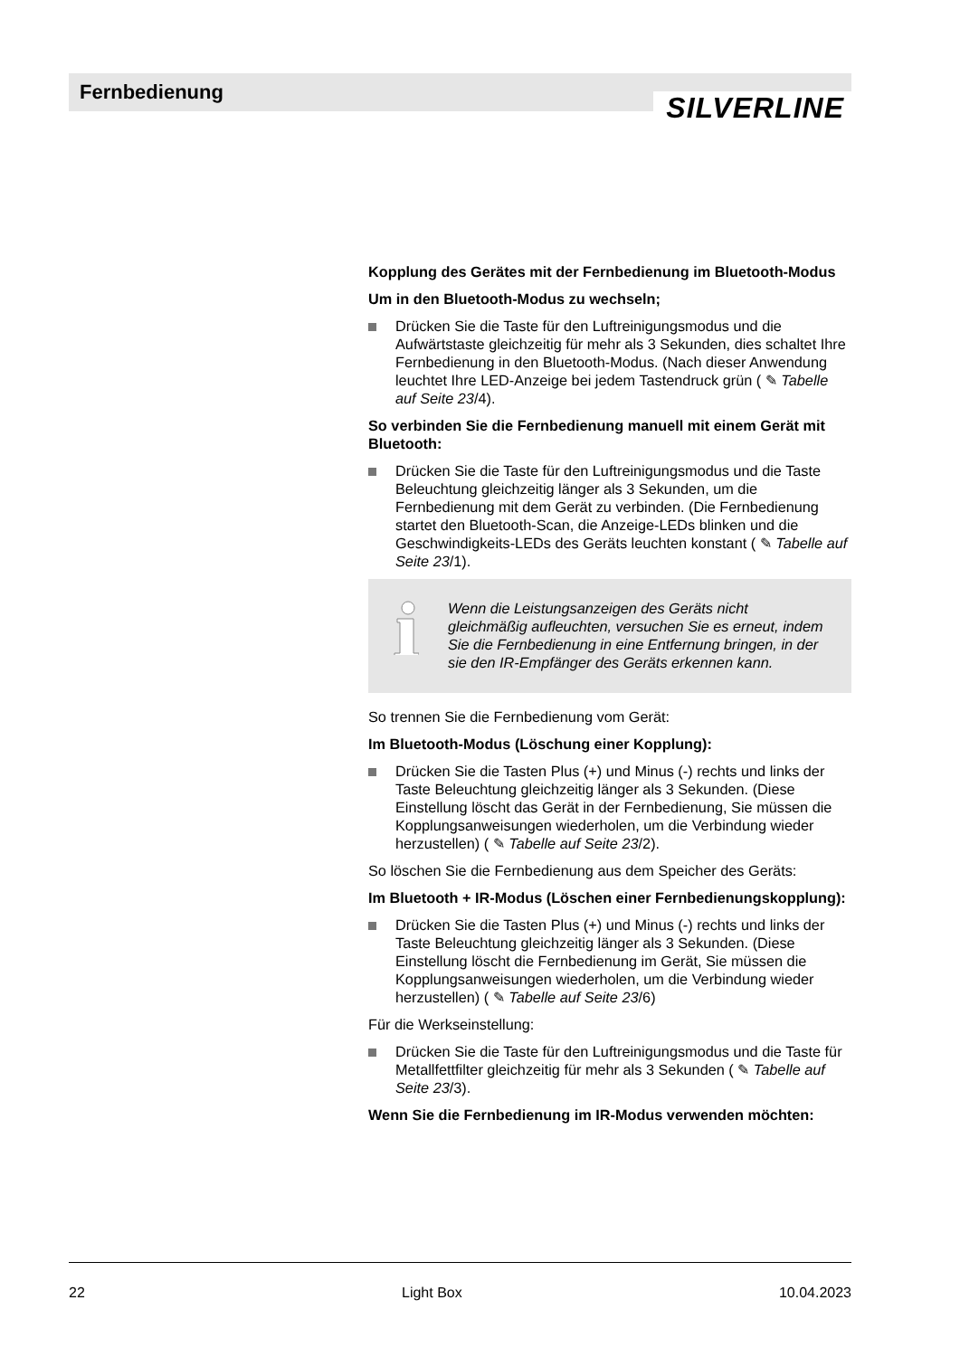Fernbedienung
SILVERLINE
Kopplung des Gerätes mit der Fernbedienung im Bluetooth-Modus
Um in den Bluetooth-Modus zu wechseln;
Drücken Sie die Taste für den Luftreinigungsmodus und die Aufwärtstaste gleichzeitig für mehr als 3 Sekunden, dies schaltet Ihre Fernbedienung in den Bluetooth-Modus. (Nach dieser Anwendung leuchtet Ihre LED-Anzeige bei jedem Tastendruck grün ( ✎ Tabelle auf Seite 23/4).
So verbinden Sie die Fernbedienung manuell mit einem Gerät mit Bluetooth:
Drücken Sie die Taste für den Luftreinigungsmodus und die Taste Beleuchtung gleichzeitig länger als 3 Sekunden, um die Fernbedienung mit dem Gerät zu verbinden. (Die Fernbedienung startet den Bluetooth-Scan, die Anzeige-LEDs blinken und die Geschwindigkeits-LEDs des Geräts leuchten konstant ( ✎ Tabelle auf Seite 23/1).
Wenn die Leistungsanzeigen des Geräts nicht gleichmäßig aufleuchten, versuchen Sie es erneut, indem Sie die Fernbedienung in eine Entfernung bringen, in der sie den IR-Empfänger des Geräts erkennen kann.
So trennen Sie die Fernbedienung vom Gerät:
Im Bluetooth-Modus (Löschung einer Kopplung):
Drücken Sie die Tasten Plus (+) und Minus (-) rechts und links der Taste Beleuchtung gleichzeitig länger als 3 Sekunden. (Diese Einstellung löscht das Gerät in der Fernbedienung, Sie müssen die Kopplungsanweisungen wiederholen, um die Verbindung wieder herzustellen) ( ✎ Tabelle auf Seite 23/2).
So löschen Sie die Fernbedienung aus dem Speicher des Geräts:
Im Bluetooth + IR-Modus (Löschen einer Fernbedienungskopplung):
Drücken Sie die Tasten Plus (+) und Minus (-) rechts und links der Taste Beleuchtung gleichzeitig länger als 3 Sekunden. (Diese Einstellung löscht die Fernbedienung im Gerät, Sie müssen die Kopplungsanweisungen wiederholen, um die Verbindung wieder herzustellen) ( ✎ Tabelle auf Seite 23/6)
Für die Werkseinstellung:
Drücken Sie die Taste für den Luftreinigungsmodus und die Taste für Metallfettfilter gleichzeitig für mehr als 3 Sekunden ( ✎ Tabelle auf Seite 23/3).
Wenn Sie die Fernbedienung im IR-Modus verwenden möchten:
22 Light Box 10.04.2023